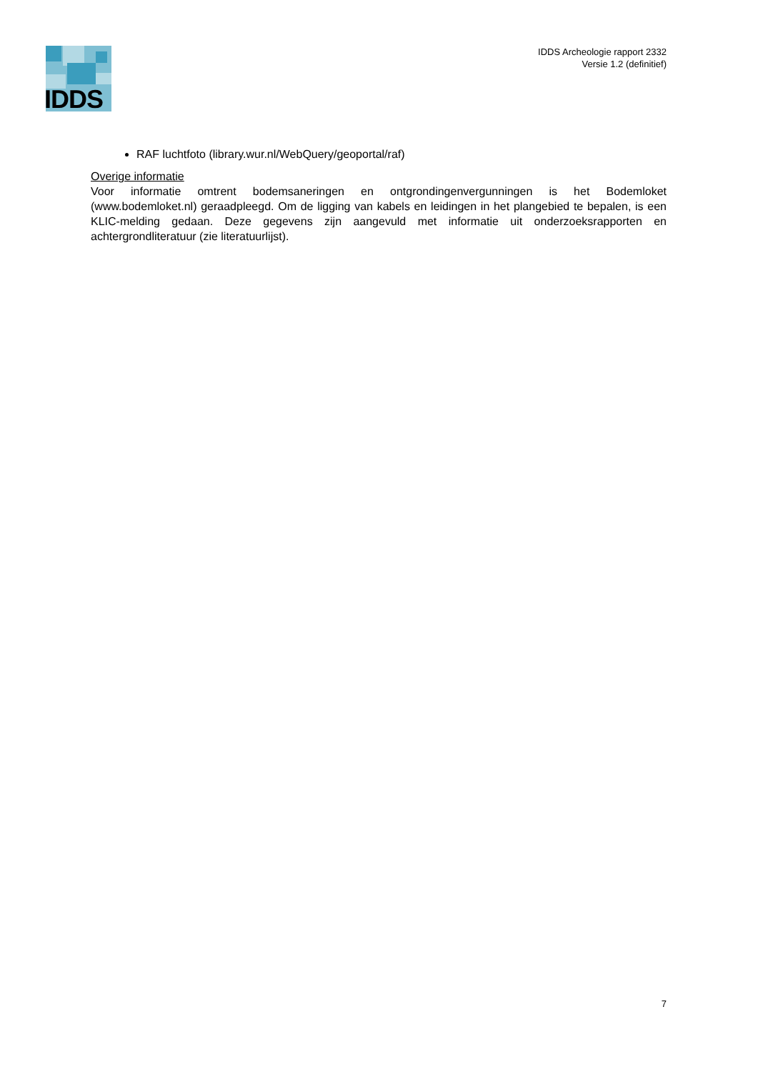IDDS
IDDS Archeologie rapport 2332
Versie 1.2 (definitief)
RAF luchtfoto (library.wur.nl/WebQuery/geoportal/raf)
Overige informatie
Voor informatie omtrent bodemsaneringen en ontgrondingenvergunningen is het Bodemloket (www.bodemloket.nl) geraadpleegd. Om de ligging van kabels en leidingen in het plangebied te bepalen, is een KLIC-melding gedaan. Deze gegevens zijn aangevuld met informatie uit onderzoeksrapporten en achtergrondliteratuur (zie literatuurlijst).
7